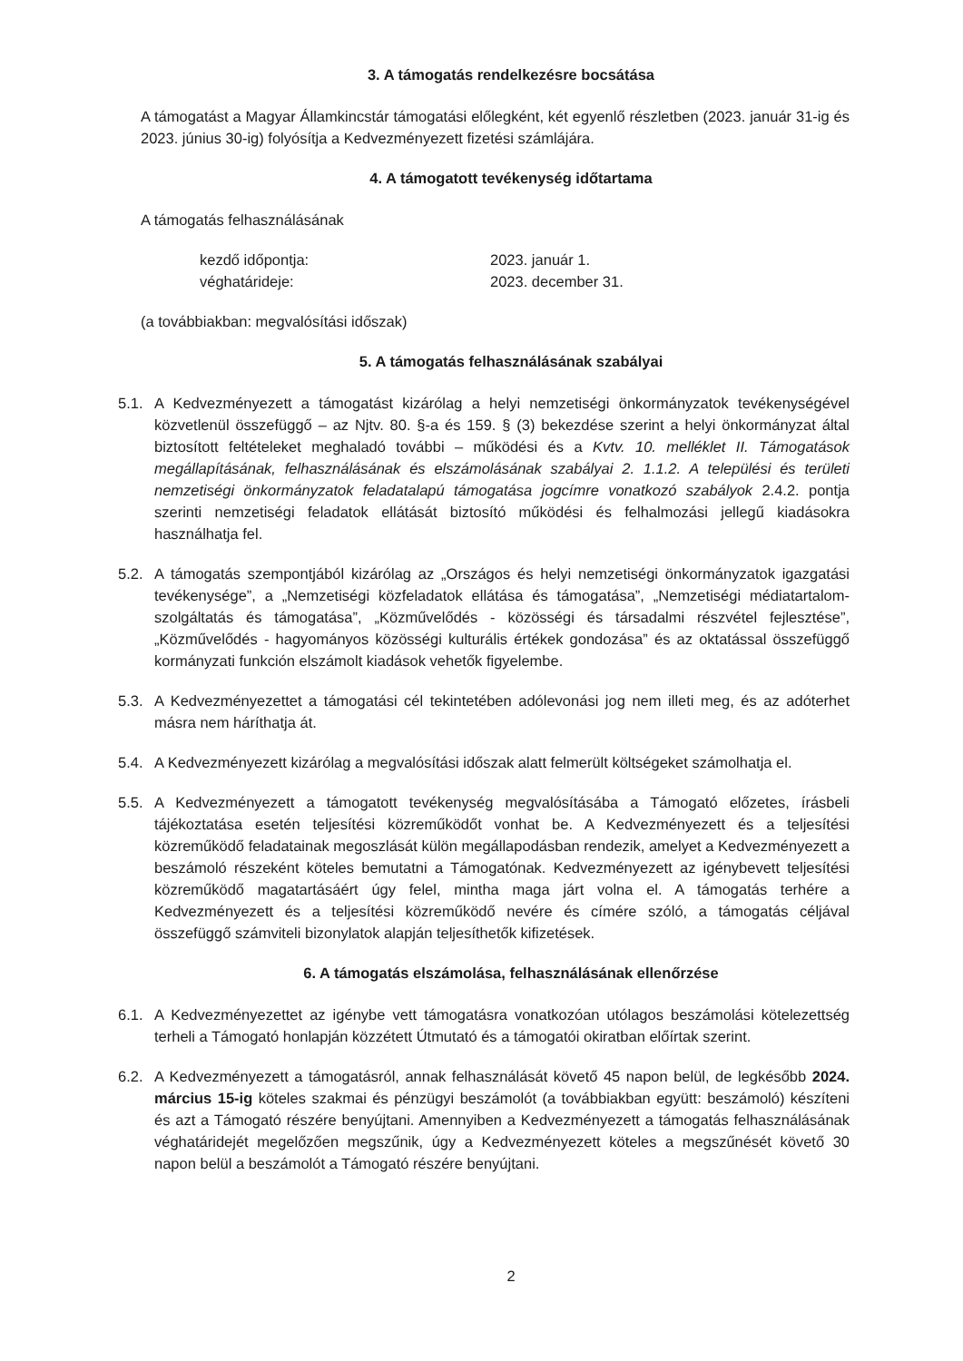3. A támogatás rendelkezésre bocsátása
A támogatást a Magyar Államkincstár támogatási előlegként, két egyenlő részletben (2023. január 31-ig és 2023. június 30-ig) folyósítja a Kedvezményezett fizetési számlájára.
4. A támogatott tevékenység időtartama
A támogatás felhasználásának
kezdő időpontja: 2023. január 1.
véghatárideje: 2023. december 31.
(a továbbiakban: megvalósítási időszak)
5. A támogatás felhasználásának szabályai
5.1. A Kedvezményezett a támogatást kizárólag a helyi nemzetiségi önkormányzatok tevékenységével közvetlenül összefüggő – az Njtv. 80. §-a és 159. § (3) bekezdése szerint a helyi önkormányzat által biztosított feltételeket meghaladó további – működési és a Kvtv. 10. melléklet II. Támogatások megállapításának, felhasználásának és elszámolásának szabályai 2. 1.1.2. A települési és területi nemzetiségi önkormányzatok feladatalapú támogatása jogcímre vonatkozó szabályok 2.4.2. pontja szerinti nemzetiségi feladatok ellátását biztosító működési és felhalmozási jellegű kiadásokra használhatja fel.
5.2. A támogatás szempontjából kizárólag az „Országos és helyi nemzetiségi önkormányzatok igazgatási tevékenysége”, a „Nemzetiségi közfeladatok ellátása és támogatása”, „Nemzetiségi médiatartalom-szolgáltatás és támogatása”, „Közművelődés - közösségi és társadalmi részvétel fejlesztése”, „Közművelődés - hagyományos közösségi kulturális értékek gondozása” és az oktatással összefüggő kormányzati funkción elszámolt kiadások vehetők figyelembe.
5.3. A Kedvezményezettet a támogatási cél tekintetében adólevonási jog nem illeti meg, és az adóterhet másra nem háríthatja át.
5.4. A Kedvezményezett kizárólag a megvalósítási időszak alatt felmerült költségeket számolhatja el.
5.5. A Kedvezményezett a támogatott tevékenység megvalósításába a Támogató előzetes, írásbeli tájékoztatása esetén teljesítési közreműködőt vonhat be. A Kedvezményezett és a teljesítési közreműködő feladatainak megoszlását külön megállapodásban rendezik, amelyet a Kedvezményezett a beszámoló részeként köteles bemutatni a Támogatónak. Kedvezményezett az igénybevett teljesítési közreműködő magatartásáért úgy felel, mintha maga járt volna el. A támogatás terhére a Kedvezményezett és a teljesítési közreműködő nevére és címére szóló, a támogatás céljával összefüggő számviteli bizonylatok alapján teljesíthetők kifizetések.
6. A támogatás elszámolása, felhasználásának ellenőrzése
6.1. A Kedvezményezettet az igénybe vett támogatásra vonatkozóan utólagos beszámolási kötelezettség terheli a Támogató honlapján közzétett Útmutató és a támogatói okiratban előírtak szerint.
6.2. A Kedvezményezett a támogatásról, annak felhasználását követő 45 napon belül, de legkésőbb 2024. március 15-ig köteles szakmai és pénzügyi beszámolót (a továbbiakban együtt: beszámoló) készíteni és azt a Támogató részére benyújtani. Amennyiben a Kedvezményezett a támogatás felhasználásának véghatáridejét megelőzően megszűnik, úgy a Kedvezményezett köteles a megszűnését követő 30 napon belül a beszámolót a Támogató részére benyújtani.
2